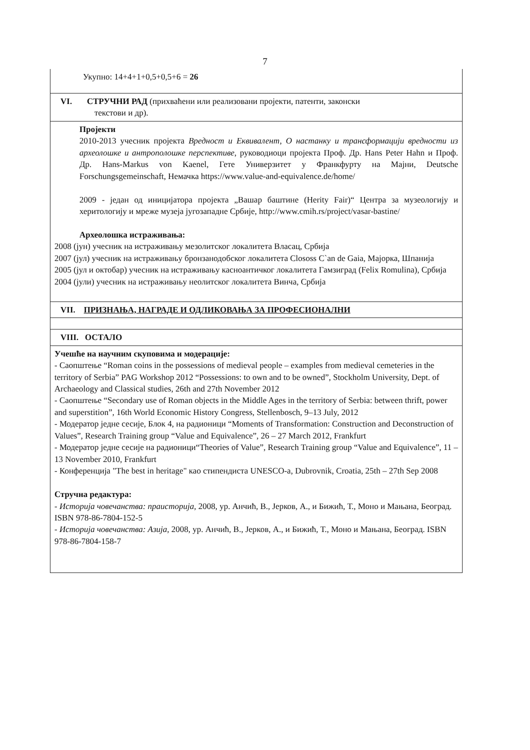7
| Укупно: 14+4+1+0,5+0,5+6 = 26 |
| VI. СТРУЧНИ РАД (прихваћени или реализовани пројекти, патенти, законски текстови и др). |
| Пројекти 2010-2013 учесник пројекта Вредност и Еквивалент, О настанку и трансформацији вредности из археолошке и антрополошке перспективе , руководиоци пројекта Проф. Др. Hans Peter Hahn и Проф. Др. Hans-Markus von Kaenel, Гете Универзитет у Франкфурту на Мајни, Deutsche Forschungsgemeinschaft, Немачка https://www.value-and-equivalence.de/home/ 2009 - један од иницијатора пројекта „Вашар баштине (Herity Fair)“ Центра за музеологију и херитологију и мреже музеја југозападне Србије, http://www.cmih.rs/project/vasar-bastine/ Археолошка истраживања: 2008 (јун) учесник на истраживању мезолитског локалитета Власац, Србија 2007 (јул) учесник на истраживању бронзанодобског локалитета Clososs C`an de Gaia, Мајорка, Шпанија 2005 (јул и октобар) учесник на истраживању касноантичког локалитета Гамзиград (Felix Romulina), Србија 2004 (јули) учесник на истраживању неолитског локалитета Винча, Србија |
| VII. ПРИЗНАЊА, НАГРАДЕ И ОДЛИКОВАЊА ЗА ПРОФЕСИОНАЛНИ |
| VIII. ОСТАЛО |
| Учешће на научним скуповима и модерације: - Саопштење “Roman coins in the possessions of medieval people – examples from medieval cemeteries in the territory of Serbia” PAG Workshop 2012 “Possessions: to own and to be owned”, Stockholm University, Dept. of Archaeology and Classical studies, 26th and 27th November 2012 - Саопштење “Secondary use of Roman objects in the Middle Ages in the territory of Serbia: between thrift, power and superstition”, 16th World Economic History Congress, Stellenbosch, 9–13 July, 2012 - Модератор једне сесије, Блок 4, на радионици “Moments of Transformation: Construction and Deconstruction of Values”, Research Training group “Value and Equivalence”, 26 – 27 March 2012, Frankfurt - Модератор једне сесије на радионици“Theories of Value”, Research Training group “Value and Equivalence”, 11 – 13 November 2010, Frankfurt - Конференција "The best in heritage" као стипендиста UNESCO-a, Dubrovnik, Croatia, 25th – 27th Sep 2008 Стручна редактура: - Историја човечанства: праисторија , 2008, ур. Анчић, В., Јерков, А., и Бижић, Т., Моно и Мањана, Београд. ISBN 978-86-7804-152-5 - Историја човечанства: Азија , 2008, ур. Анчић, В., Јерков, А., и Бижић, Т., Моно и Мањана, Београд. ISBN 978-86-7804-158-7 |